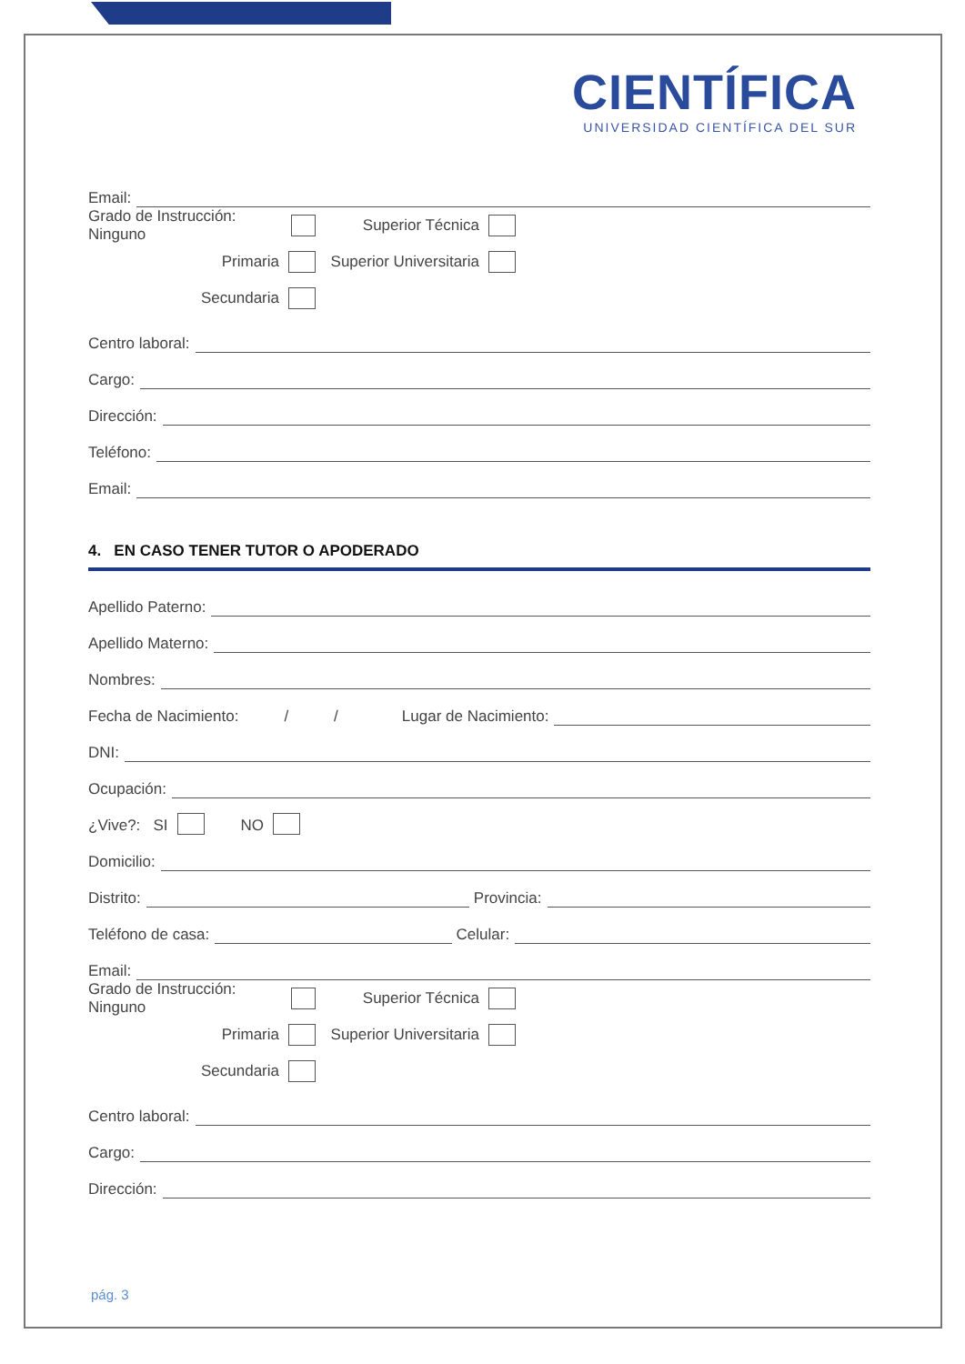CIENTÍFICA
UNIVERSIDAD CIENTÍFICA DEL SUR
Email:
Grado de Instrucción: Ninguno
Superior Técnica
Primaria
Superior Universitaria
Secundaria
Centro laboral:
Cargo:
Dirección:
Teléfono:
Email:
4. EN CASO TENER TUTOR O APODERADO
Apellido Paterno:
Apellido Materno:
Nombres:
Fecha de Nacimiento: / / Lugar de Nacimiento:
DNI:
Ocupación:
¿Vive?: SI NO
Domicilio:
Distrito: Provincia:
Teléfono de casa: Celular:
Email:
Grado de Instrucción: Ninguno
Superior Técnica
Primaria
Superior Universitaria
Secundaria
Centro laboral:
Cargo:
Dirección:
pág. 3